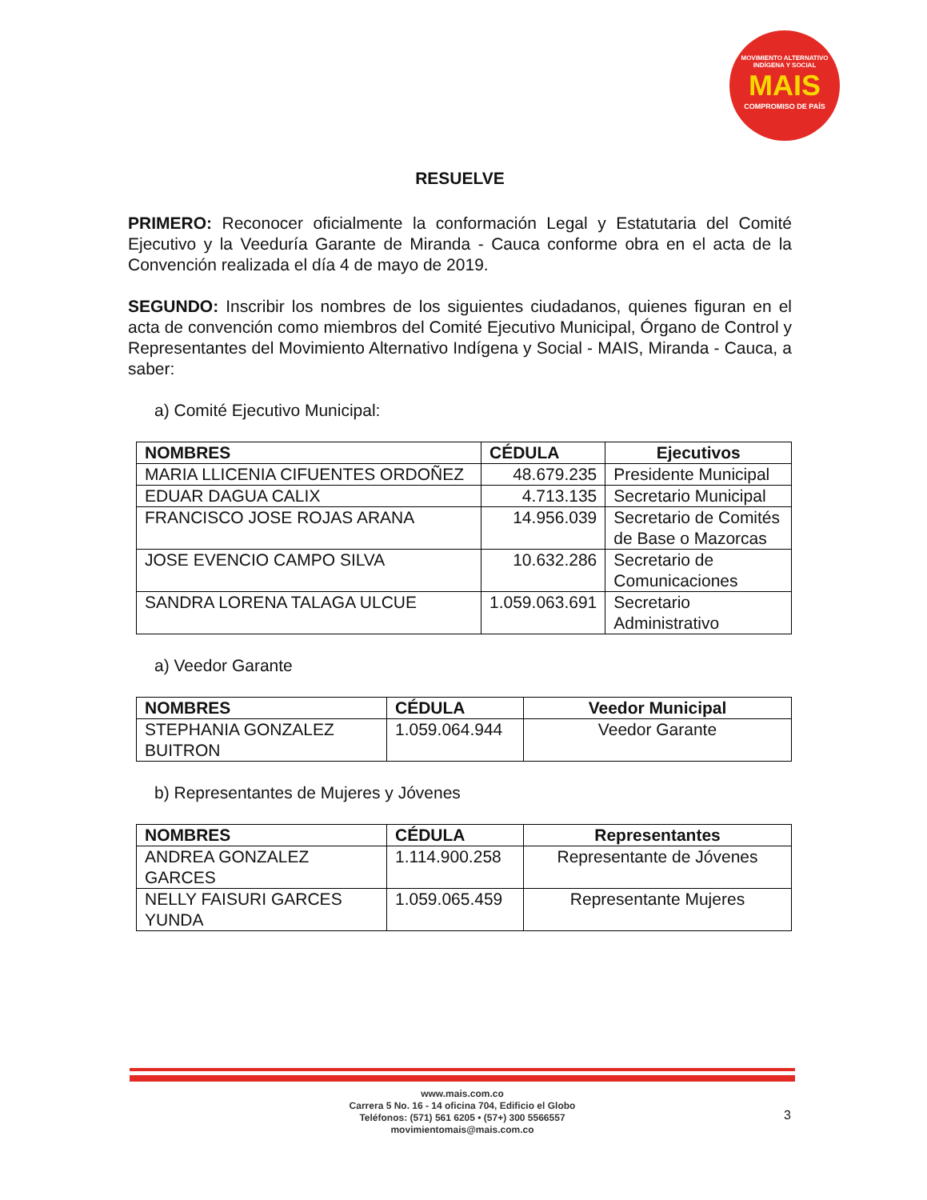MOVIMIENTO ALTERNATIVO INDÍGENA Y SOCIAL
MAIS
COMPROMISO DE PAÍS
RESUELVE
PRIMERO: Reconocer oficialmente la conformación Legal y Estatutaria del Comité Ejecutivo y la Veeduría Garante de Miranda - Cauca conforme obra en el acta de la Convención realizada el día 4 de mayo de 2019.
SEGUNDO: Inscribir los nombres de los siguientes ciudadanos, quienes figuran en el acta de convención como miembros del Comité Ejecutivo Municipal, Órgano de Control y Representantes del Movimiento Alternativo Indígena y Social - MAIS, Miranda - Cauca, a saber:
a) Comité Ejecutivo Municipal:
| NOMBRES | CÉDULA | Ejecutivos |
| --- | --- | --- |
| MARIA LLICENIA CIFUENTES ORDOÑEZ | 48.679.235 | Presidente Municipal |
| EDUAR DAGUA CALIX | 4.713.135 | Secretario Municipal |
| FRANCISCO JOSE ROJAS ARANA | 14.956.039 | Secretario de Comités de Base o Mazorcas |
| JOSE EVENCIO CAMPO SILVA | 10.632.286 | Secretario de Comunicaciones |
| SANDRA LORENA TALAGA ULCUE | 1.059.063.691 | Secretario Administrativo |
a) Veedor Garante
| NOMBRES | CÉDULA | Veedor Municipal |
| --- | --- | --- |
| STEPHANIA GONZALEZ BUITRON | 1.059.064.944 | Veedor Garante |
b) Representantes de Mujeres y Jóvenes
| NOMBRES | CÉDULA | Representantes |
| --- | --- | --- |
| ANDREA GONZALEZ GARCES | 1.114.900.258 | Representante de Jóvenes |
| NELLY FAISURI GARCES YUNDA | 1.059.065.459 | Representante Mujeres |
www.mais.com.co
Carrera 5 No. 16 - 14 oficina 704, Edificio el Globo
Teléfonos: (571) 561 6205 • (57+) 300 5566557
movimientomais@mais.com.co
3